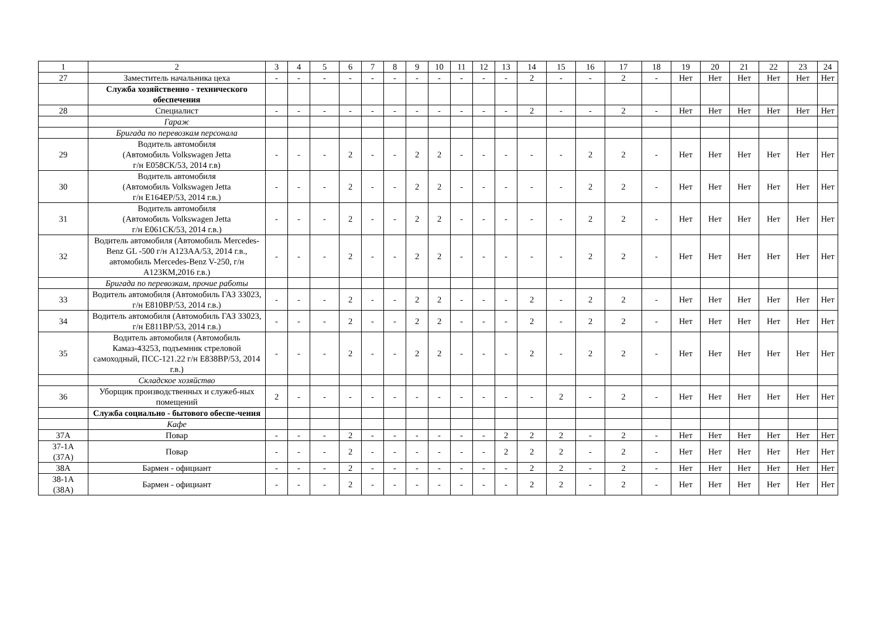| 1 | 2 | 3 | 4 | 5 | 6 | 7 | 8 | 9 | 10 | 11 | 12 | 13 | 14 | 15 | 16 | 17 | 18 | 19 | 20 | 21 | 22 | 23 | 24 |
| --- | --- | --- | --- | --- | --- | --- | --- | --- | --- | --- | --- | --- | --- | --- | --- | --- | --- | --- | --- | --- | --- | --- | --- |
| 27 | Заместитель начальника цеха | - | - | - | - | - | - | - | - | - | - | - | 2 | - | - | 2 | - | Нет | Нет | Нет | Нет | Нет | Нет |
| | Служба хозяйственно - технического обеспечения | | | | | | | | | | | | | | | | | | | | | | |
| 28 | Специалист | - | - | - | - | - | - | - | - | - | - | - | 2 | - | - | 2 | - | Нет | Нет | Нет | Нет | Нет | Нет |
| | Гараж | | | | | | | | | | | | | | | | | | | | | | |
| | Бригада по перевозкам персонала | | | | | | | | | | | | | | | | | | | | | | |
| 29 | Водитель автомобиля (Автомобиль Volkswagen Jetta г/н Е058СК/53, 2014 г.в) | - | - | - | 2 | - | - | 2 | 2 | - | - | - | - | - | 2 | 2 | - | Нет | Нет | Нет | Нет | Нет | Нет |
| 30 | Водитель автомобиля (Автомобиль Volkswagen Jetta г/н Е164ЕР/53, 2014 г.в.) | - | - | - | 2 | - | - | 2 | 2 | - | - | - | - | - | 2 | 2 | - | Нет | Нет | Нет | Нет | Нет | Нет |
| 31 | Водитель автомобиля (Автомобиль Volkswagen Jetta г/н Е061СК/53, 2014 г.в.) | - | - | - | 2 | - | - | 2 | 2 | - | - | - | - | - | 2 | 2 | - | Нет | Нет | Нет | Нет | Нет | Нет |
| 32 | Водитель автомобиля (Автомобиль Mercedes-Benz GL -500 г/н А123АА/53, 2014 г.в., автомобиль Mercedes-Benz V-250, г/н А123КМ,2016 г.в.) | - | - | - | 2 | - | - | 2 | 2 | - | - | - | - | - | 2 | 2 | - | Нет | Нет | Нет | Нет | Нет | Нет |
| | Бригада по перевозкам, прочие работы | | | | | | | | | | | | | | | | | | | | | | |
| 33 | Водитель автомобиля (Автомобиль ГАЗ 33023, г/н Е810ВР/53, 2014 г.в.) | - | - | - | 2 | - | - | 2 | 2 | - | - | - | 2 | - | 2 | 2 | - | Нет | Нет | Нет | Нет | Нет | Нет |
| 34 | Водитель автомобиля (Автомобиль ГАЗ 33023, г/н Е811ВР/53, 2014 г.в.) | - | - | - | 2 | - | - | 2 | 2 | - | - | - | 2 | - | 2 | 2 | - | Нет | Нет | Нет | Нет | Нет | Нет |
| 35 | Водитель автомобиля (Автомобиль Камаз-43253, подъемник стреловой самоходный, ПСС-121.22 г/н Е838ВР/53, 2014 г.в.) | - | - | - | 2 | - | - | 2 | 2 | - | - | - | 2 | - | 2 | 2 | - | Нет | Нет | Нет | Нет | Нет | Нет |
| | Складское хозяйство | | | | | | | | | | | | | | | | | | | | | | |
| 36 | Уборщик производственных и служеб-ных помещений | 2 | - | - | - | - | - | - | - | - | - | - | - | 2 | - | 2 | - | Нет | Нет | Нет | Нет | Нет | Нет |
| | Служба социально - бытового обеспе-чения | | | | | | | | | | | | | | | | | | | | | | |
| | Кафе | | | | | | | | | | | | | | | | | | | | | | |
| 37А | Повар | - | - | - | 2 | - | - | - | - | - | - | 2 | 2 | 2 | - | 2 | - | Нет | Нет | Нет | Нет | Нет | Нет |
| 37-1А (37А) | Повар | - | - | - | 2 | - | - | - | - | - | - | 2 | 2 | 2 | - | 2 | - | Нет | Нет | Нет | Нет | Нет | Нет |
| 38А | Бармен - официант | - | - | - | 2 | - | - | - | - | - | - | - | 2 | 2 | - | 2 | - | Нет | Нет | Нет | Нет | Нет | Нет |
| 38-1А (38А) | Бармен - официант | - | - | - | 2 | - | - | - | - | - | - | - | 2 | 2 | - | 2 | - | Нет | Нет | Нет | Нет | Нет | Нет |